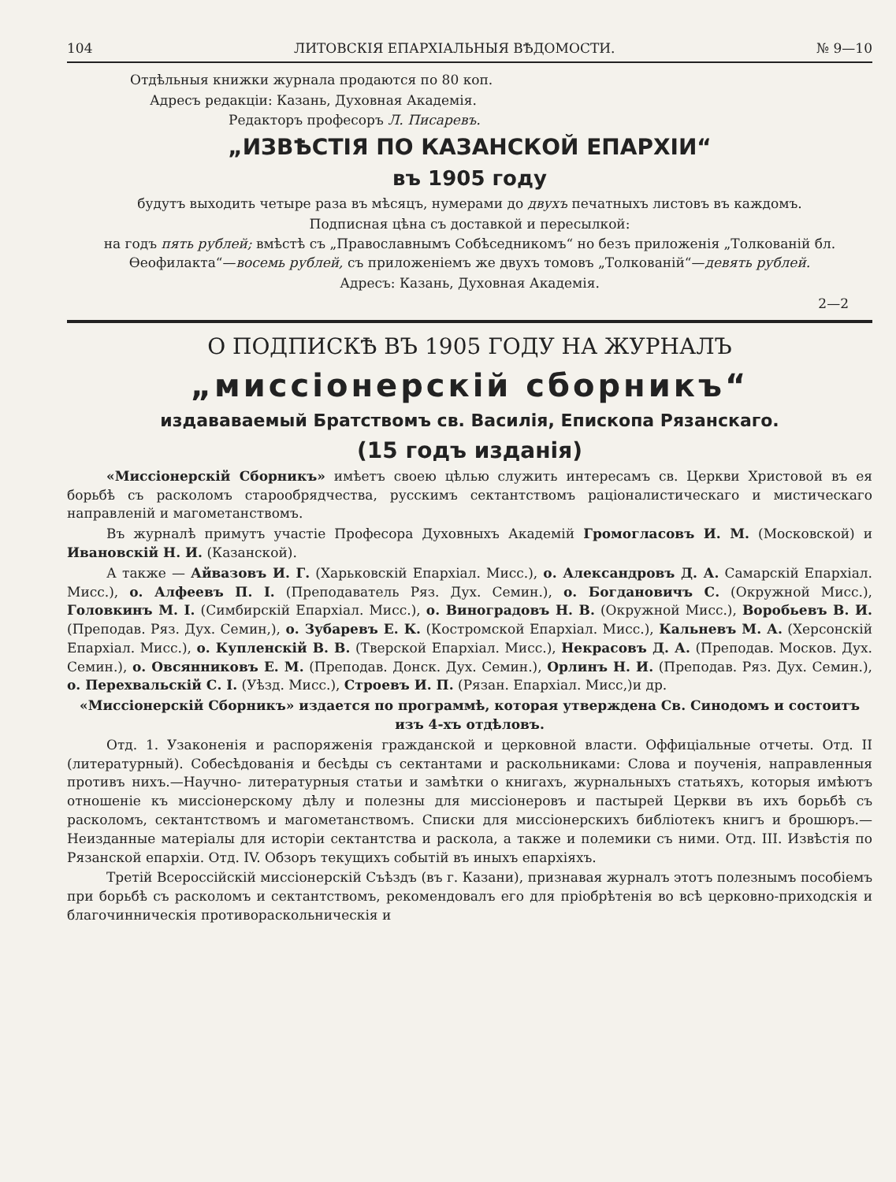104 ЛИТОВСКIЯ ЕПАРХIАЛЬНЫЯ ВѢДОМОСТИ. № 9—10
Отдѣльныя книжки журнала продаются по 80 коп.
Адресъ редакцiи: Казань, Духовная Академiя.
Редакторъ професоръ Л. Писаревъ.
„ИЗВѢСТIЯ ПО КАЗАНСКОЙ ЕПАРХIИ“
въ 1905 году
будутъ выходить четыре раза въ мѣсяцъ, нумерами до двухъ печатныхъ листовъ въ каждомъ.
Подписная цѣна съ доставкой и пересылкой:
на годъ пять рублей; вмѣстѣ съ „Православнымъ Собѣседникомъ“ но безъ приложенiя „Толкованiй бл. Өеофилакта“—восемь рублей, съ приложенiемъ же двухъ томовъ „Толкованiй“—девять рублей.
Адресъ: Казань, Духовная Академiя.
2—2
О ПОДПИСКѢ ВЪ 1905 ГОДУ НА ЖУРНАЛЪ
„миссiонерскiй сборникъ“
издававаемый Братствомъ св. Василiя, Епископа Рязанскаго.
(15 годъ изданiя)
«Миссiонерскiй Сборникъ» имѣетъ своею цѣлью служить интересамъ св. Церкви Христовой въ ея борьбѣ съ расколомъ старообрядчества, русскимъ сектантствомъ рацiоналистическаго и мистическаго направленiй и магометанствомъ.
Въ журналѣ примутъ участiе Професора Духовныхъ Академiй Громогласовъ И. М. (Московской) и Ивановскiй Н. И. (Казанской).
А также — Айвазовъ И. Г. (Харьковскiй Епархiал. Мисс.), о. Александровъ Д. А. Самарскiй Епархiал. Мисс.), о. Алфеевъ П. I. (Преподаватель Ряз. Дух. Семин.), о. Богдановичъ С. (Окружной Мисс.), Головкинъ М. I. (Симбирскiй Епархiал. Мисс.), о. Виноградовъ Н. В. (Окружной Мисс.), Воробьевъ В. И. (Преподав. Ряз. Дух. Семин,), о. Зубаревъ Е. К. (Костромской Епархiал. Мисс.), Кальневъ М. А. (Херсонскiй Епархiал. Мисс.), о. Купленскiй В. В. (Тверской Епархiал. Мисс.), Некрасовъ Д. А. (Преподав. Москов. Дух. Семин.), о. Овсянниковъ Е. М. (Преподав. Донск. Дух. Семин.), Орлинъ Н. И. (Преподав. Ряз. Дух. Семин.), о. Перехвальскiй С. I. (Уѣзд. Мисс.), Строевъ И. П. (Рязан. Епархiал. Мисс,)и др.
«Миссiонерскiй Сборникъ» издается по программѣ, которая утверждена Св. Синодомъ и состоитъ изъ 4-хъ отдѣловъ.
Отд. 1. Узаконенiя и распоряженiя гражданской и церковной власти. Оффицiальные отчеты. Отд. II (литературный). Собесѣдованiя и бесѣды съ сектантами и раскольниками: Слова и поученiя, направленныя противъ нихъ.—Научно- литературныя статьи и замѣтки о книгахъ, журнальныхъ статьяхъ, которыя имѣютъ отношенiе къ миссiонерскому дѣлу и полезны для миссiонеровъ и пастырей Церкви въ ихъ борьбѣ съ расколомъ, сектантствомъ и магометанствомъ. Списки для миссiонерскихъ библiотекъ книгъ и брошюръ.—Неизданные матерiалы для исторiи сектантства и раскола, а также и полемики съ ними. Отд. III. Извѣстiя по Рязанской епархiи. Отд. IV. Обзоръ текущихъ событiй въ иныхъ епархiяхъ.
Третiй Всероссiйскiй миссiонерскiй Съѣздъ (въ г. Казани), признавая журналъ этотъ полезнымъ пособiемъ при борьбѣ съ расколомъ и сектантствомъ, рекомендовалъ его для прiобрѣтенiя во всѣ церковно-приходскiя и благочинническiя противораскольническiя и